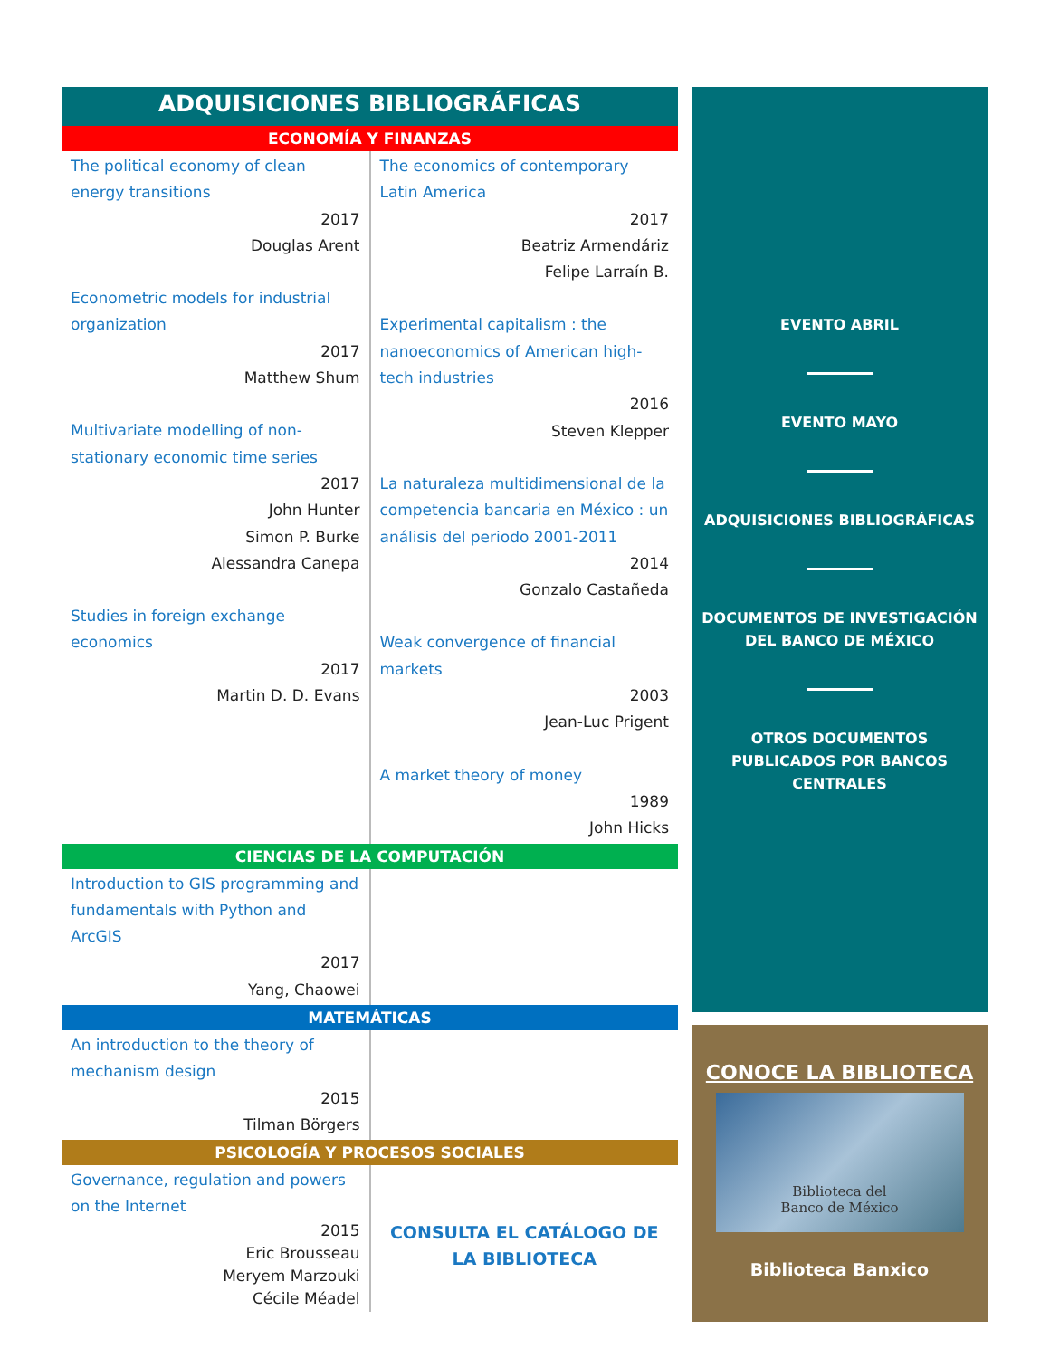ADQUISICIONES BIBLIOGRÁFICAS
ECONOMÍA Y FINANZAS
| The political economy of clean energy transitions 2017 Douglas Arent Econometric models for industrial organization 2017 Matthew Shum Multivariate modelling of non-stationary economic time series 2017 John Hunter Simon P. Burke Alessandra Canepa Studies in foreign exchange economics 2017 Martin D. D. Evans | The economics of contemporary Latin America 2017 Beatriz Armendáriz Felipe Larraín B. Experimental capitalism : the nanoeconomics of American high-tech industries 2016 Steven Klepper La naturaleza multidimensional de la competencia bancaria en México : un análisis del periodo 2001-2011 2014 Gonzalo Castañeda Weak convergence of financial markets 2003 Jean-Luc Prigent A market theory of money 1989 John Hicks |
CIENCIAS DE LA COMPUTACIÓN
| Introduction to GIS programming and fundamentals with Python and ArcGIS 2017 Yang, Chaowei | |
MATEMÁTICAS
| An introduction to the theory of mechanism design 2015 Tilman Börgers | |
PSICOLOGÍA Y PROCESOS SOCIALES
| Governance, regulation and powers on the Internet 2015 Eric Brousseau Meryem Marzouki Cécile Méadel | CONSULTA EL CATÁLOGO DE LA BIBLIOTECA |
EVENTO ABRIL
EVENTO MAYO
ADQUISICIONES BIBLIOGRÁFICAS
DOCUMENTOS DE INVESTIGACIÓN
DEL BANCO DE MÉXICO
OTROS DOCUMENTOS
PUBLICADOS POR BANCOS
CENTRALES
CONOCE LA BIBLIOTECA
Biblioteca del
Banco de México
Biblioteca Banxico